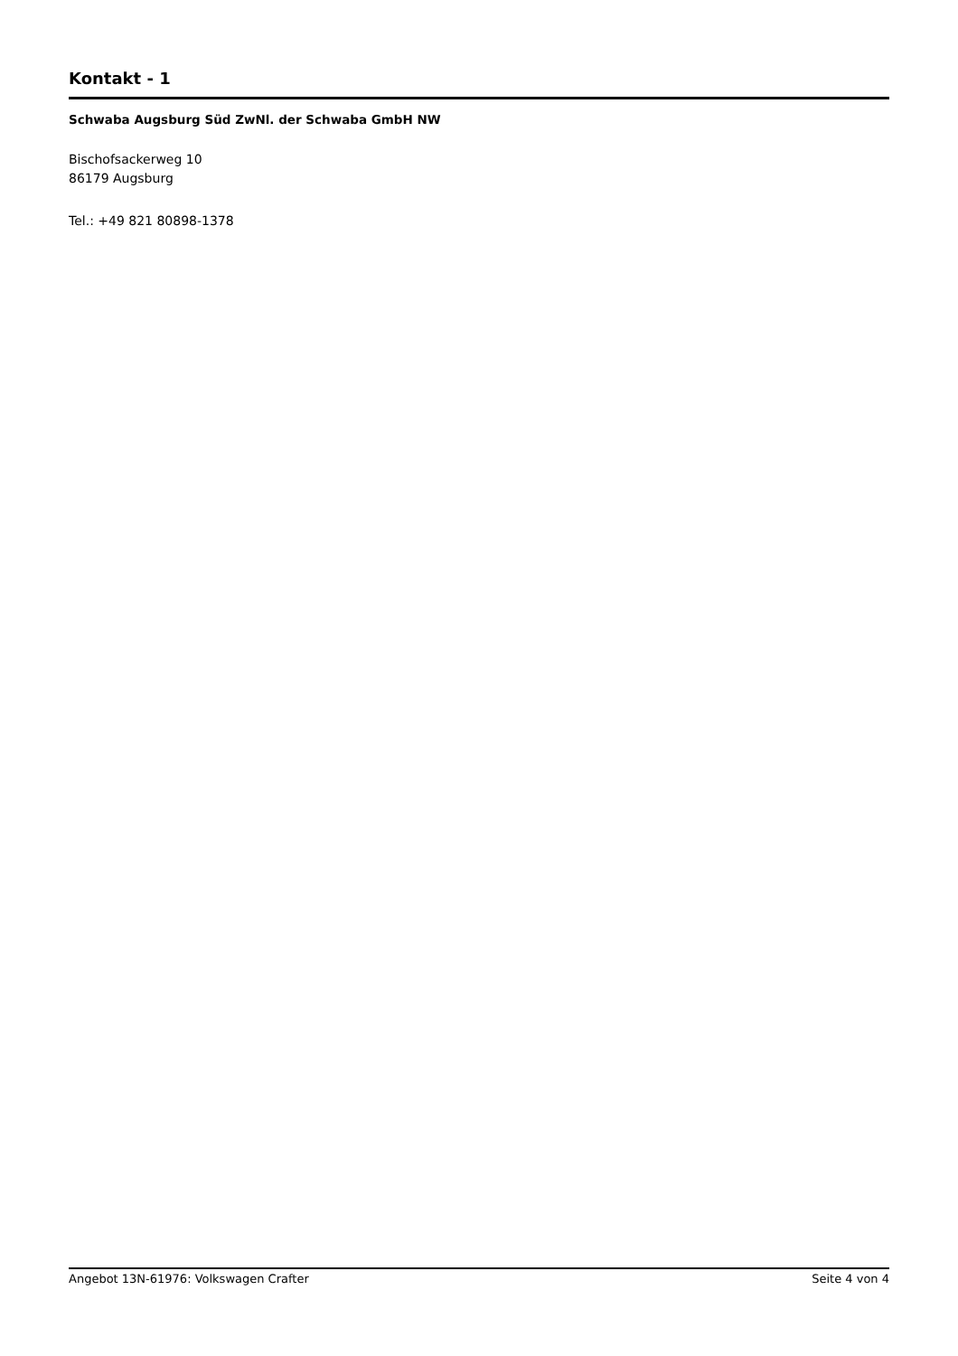Kontakt - 1
Schwaba Augsburg Süd ZwNl. der Schwaba GmbH NW
Bischofsackerweg 10
86179 Augsburg
Tel.: +49 821 80898-1378
Angebot 13N-61976: Volkswagen Crafter Seite 4 von 4